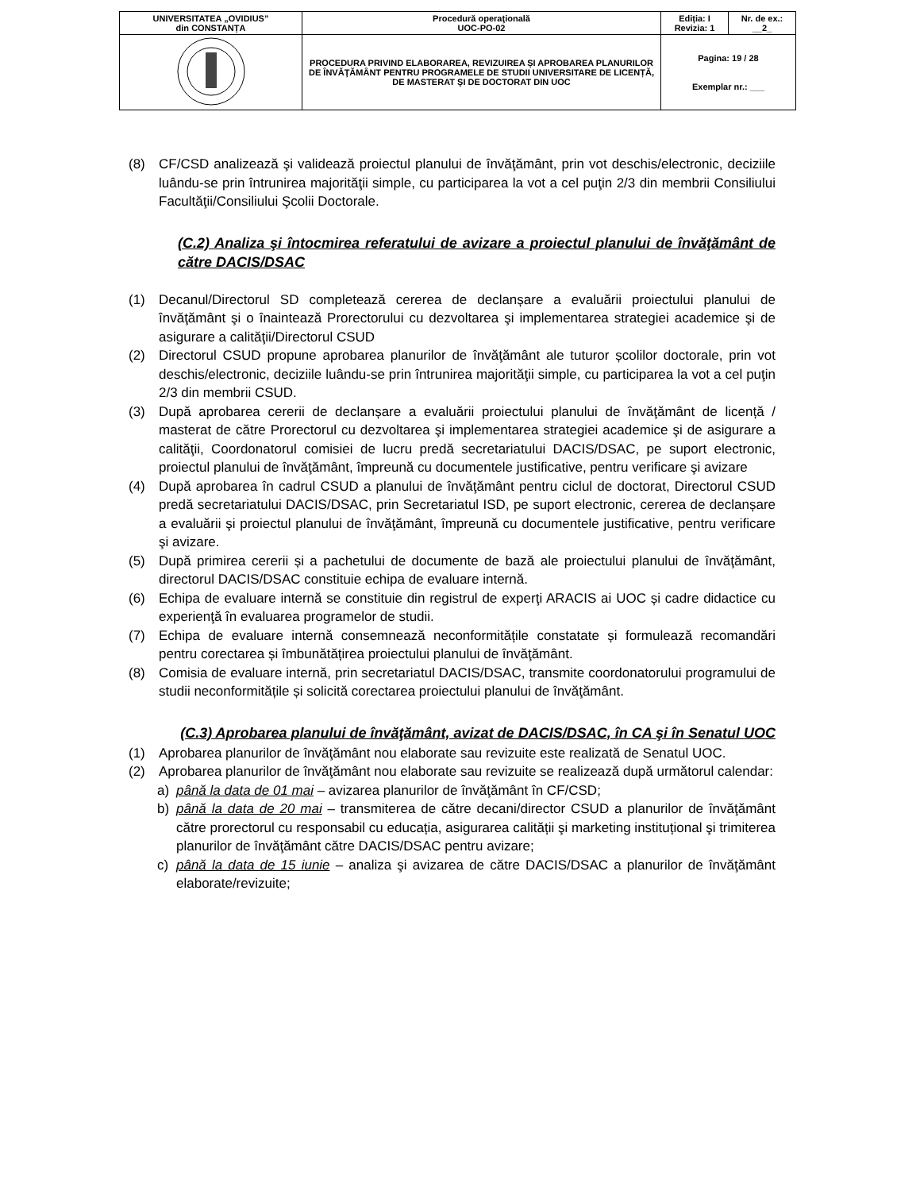| UNIVERSITATEA „OVIDIUS” din CONSTANȚA | Procedură operaţională UOC-PO-02 | Ediția: I Revizia: 1 | Nr. de ex.: __2_ |
| | PROCEDURA PRIVIND ELABORAREA, REVIZUIREA ȘI APROBAREA PLANURILOR DE ÎNVĂŢĂMÂNT PENTRU PROGRAMELE DE STUDII UNIVERSITARE DE LICENȚĂ, DE MASTERAT ŞI DE DOCTORAT DIN UOC | Pagina: 19 / 28 Exemplar nr.: ___ | |
(8) CF/CSD analizează şi validează proiectul planului de învăţământ, prin vot deschis/electronic, deciziile luându-se prin întrunirea majorităţii simple, cu participarea la vot a cel puţin 2/3 din membrii Consiliului Facultăţii/Consiliului Şcolii Doctorale.
(C.2) Analiza şi întocmirea referatului de avizare a proiectul planului de învăţământ de către DACIS/DSAC
(1) Decanul/Directorul SD completează cererea de declanșare a evaluării proiectului planului de învăţământ şi o înaintează Prorectorului cu dezvoltarea şi implementarea strategiei academice şi de asigurare a calităţii/Directorul CSUD
(2) Directorul CSUD propune aprobarea planurilor de învăţământ ale tuturor școlilor doctorale, prin vot deschis/electronic, deciziile luându-se prin întrunirea majorităţii simple, cu participarea la vot a cel puţin 2/3 din membrii CSUD.
(3) După aprobarea cererii de declanșare a evaluării proiectului planului de învăţământ de licență / masterat de către Prorectorul cu dezvoltarea şi implementarea strategiei academice şi de asigurare a calităţii, Coordonatorul comisiei de lucru predă secretariatului DACIS/DSAC, pe suport electronic, proiectul planului de învăţământ, împreună cu documentele justificative, pentru verificare şi avizare
(4) După aprobarea în cadrul CSUD a planului de învăţământ pentru ciclul de doctorat, Directorul CSUD predă secretariatului DACIS/DSAC, prin Secretariatul ISD, pe suport electronic, cererea de declanșare a evaluării şi proiectul planului de învăţământ, împreună cu documentele justificative, pentru verificare şi avizare.
(5) După primirea cererii și a pachetului de documente de bază ale proiectului planului de învăţământ, directorul DACIS/DSAC constituie echipa de evaluare internă.
(6) Echipa de evaluare internă se constituie din registrul de experţi ARACIS ai UOC și cadre didactice cu experienţă în evaluarea programelor de studii.
(7) Echipa de evaluare internă consemnează neconformitățile constatate și formulează recomandări pentru corectarea și îmbunătățirea proiectului planului de învăţământ.
(8) Comisia de evaluare internă, prin secretariatul DACIS/DSAC, transmite coordonatorului programului de studii neconformitățile și solicită corectarea proiectului planului de învăţământ.
(C.3) Aprobarea planului de învăţământ, avizat de DACIS/DSAC, în CA şi în Senatul UOC
(1) Aprobarea planurilor de învăţământ nou elaborate sau revizuite este realizată de Senatul UOC.
(2) Aprobarea planurilor de învăţământ nou elaborate sau revizuite se realizează după următorul calendar:
a) până la data de 01 mai – avizarea planurilor de învăţământ în CF/CSD;
b) până la data de 20 mai – transmiterea de către decani/director CSUD a planurilor de învăţământ către prorectorul cu responsabil cu educația, asigurarea calității şi marketing instituțional şi trimiterea planurilor de învăţământ către DACIS/DSAC pentru avizare;
c) până la data de 15 iunie – analiza şi avizarea de către DACIS/DSAC a planurilor de învăţământ elaborate/revizuite;